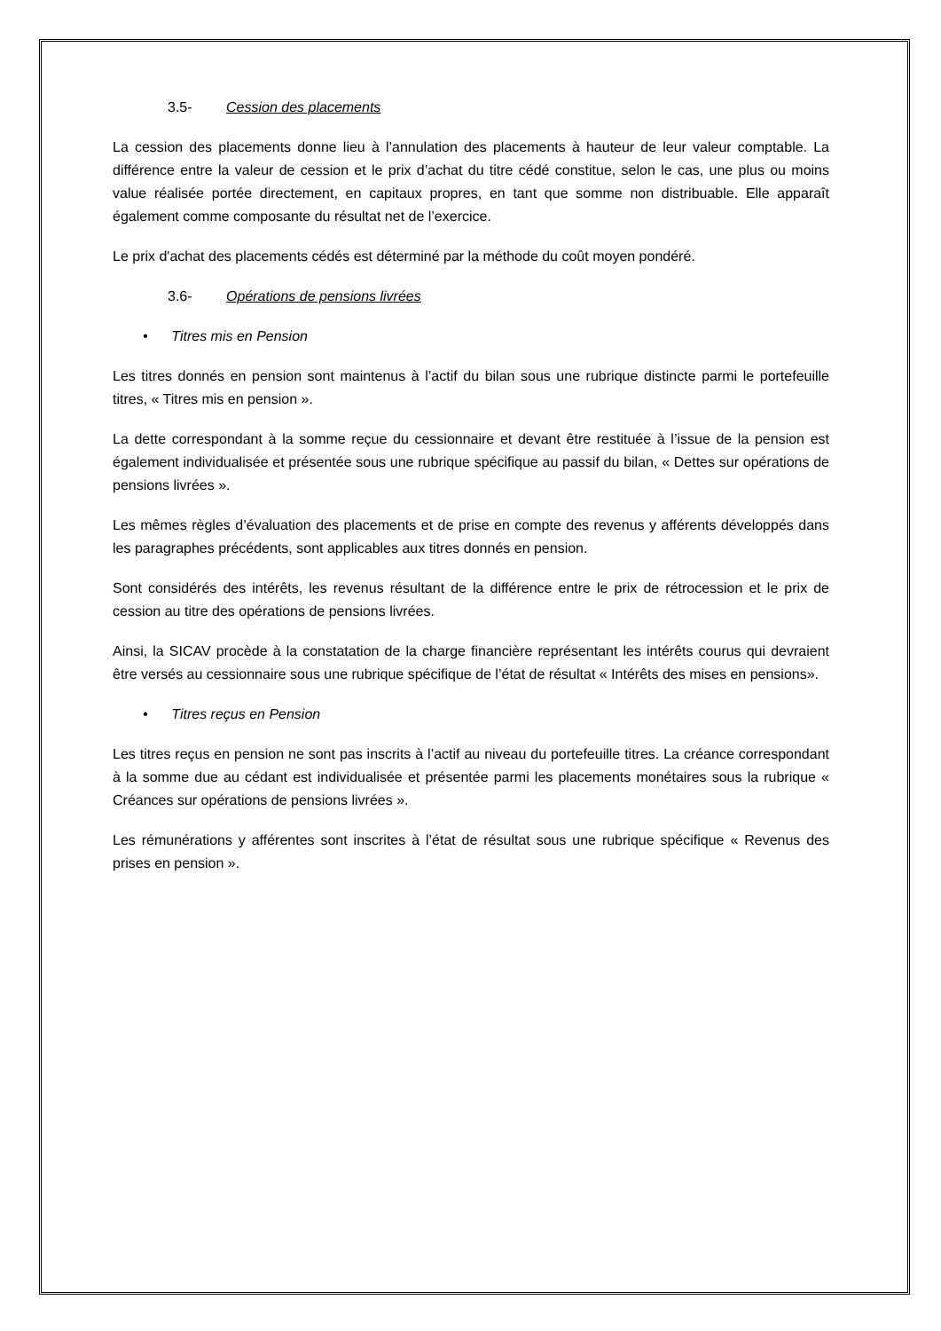3.5- Cession des placements
La cession des placements donne lieu à l’annulation des placements à hauteur de leur valeur comptable. La différence entre la valeur de cession et le prix d’achat du titre cédé constitue, selon le cas, une plus ou moins value réalisée portée directement, en capitaux propres, en tant que somme non distribuable. Elle apparaît également comme composante du résultat net de l’exercice.
Le prix d'achat des placements cédés est déterminé par la méthode du coût moyen pondéré.
3.6- Opérations de pensions livrées
• Titres mis en Pension
Les titres donnés en pension sont maintenus à l’actif du bilan sous une rubrique distincte parmi le portefeuille titres, « Titres mis en pension ».
La dette correspondant à la somme reçue du cessionnaire et devant être restituée à l’issue de la pension est également individualisée et présentée sous une rubrique spécifique au passif du bilan, « Dettes sur opérations de pensions livrées ».
Les mêmes règles d’évaluation des placements et de prise en compte des revenus y afférents développés dans les paragraphes précédents, sont applicables aux titres donnés en pension.
Sont considérés des intérêts, les revenus résultant de la différence entre le prix de rétrocession et le prix de cession au titre des opérations de pensions livrées.
Ainsi, la SICAV procède à la constatation de la charge financière représentant les intérêts courus qui devraient être versés au cessionnaire sous une rubrique spécifique de l’état de résultat « Intérêts des mises en pensions».
• Titres reçus en Pension
Les titres reçus en pension ne sont pas inscrits à l’actif au niveau du portefeuille titres. La créance correspondant à la somme due au cédant est individualisée et présentée parmi les placements monétaires sous la rubrique « Créances sur opérations de pensions livrées ».
Les rémunérations y afférentes sont inscrites à l’état de résultat sous une rubrique spécifique « Revenus des prises en pension ».